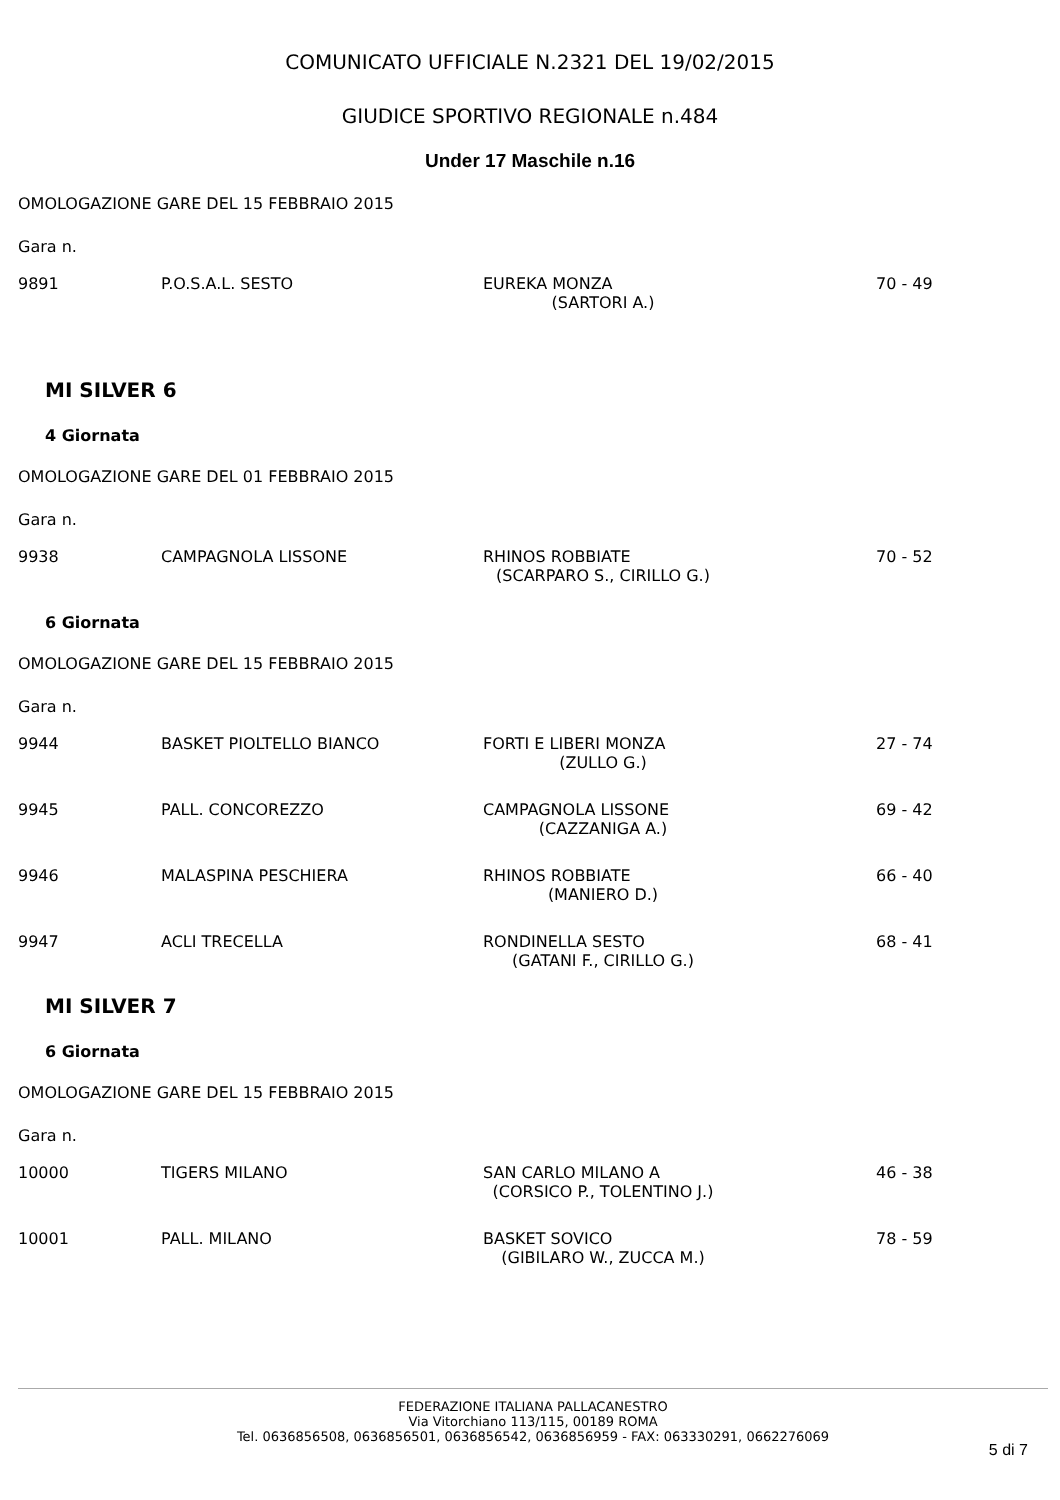COMUNICATO UFFICIALE N.2321 DEL 19/02/2015
GIUDICE SPORTIVO REGIONALE n.484
Under 17 Maschile n.16
OMOLOGAZIONE GARE DEL 15 FEBBRAIO 2015
Gara n.
| 9891 | P.O.S.A.L. SESTO | EUREKA MONZA (SARTORI A.) | 70 - 49 |
MI SILVER 6
4 Giornata
OMOLOGAZIONE GARE DEL 01 FEBBRAIO 2015
Gara n.
| 9938 | CAMPAGNOLA LISSONE | RHINOS ROBBIATE (SCARPARO S., CIRILLO G.) | 70 - 52 |
6 Giornata
OMOLOGAZIONE GARE DEL 15 FEBBRAIO 2015
Gara n.
| 9944 | BASKET PIOLTELLO BIANCO | FORTI E LIBERI MONZA (ZULLO G.) | 27 - 74 |
| 9945 | PALL. CONCOREZZO | CAMPAGNOLA LISSONE (CAZZANIGA A.) | 69 - 42 |
| 9946 | MALASPINA PESCHIERA | RHINOS ROBBIATE (MANIERO D.) | 66 - 40 |
| 9947 | ACLI TRECELLA | RONDINELLA SESTO (GATANI F., CIRILLO G.) | 68 - 41 |
MI SILVER 7
6 Giornata
OMOLOGAZIONE GARE DEL 15 FEBBRAIO 2015
Gara n.
| 10000 | TIGERS MILANO | SAN CARLO MILANO A (CORSICO P., TOLENTINO J.) | 46 - 38 |
| 10001 | PALL. MILANO | BASKET SOVICO (GIBILARO W., ZUCCA M.) | 78 - 59 |
FEDERAZIONE ITALIANA PALLACANESTRO
Via Vitorchiano 113/115, 00189 ROMA
Tel. 0636856508, 0636856501, 0636856542, 0636856959 - FAX: 063330291, 0662276069
5 di 7